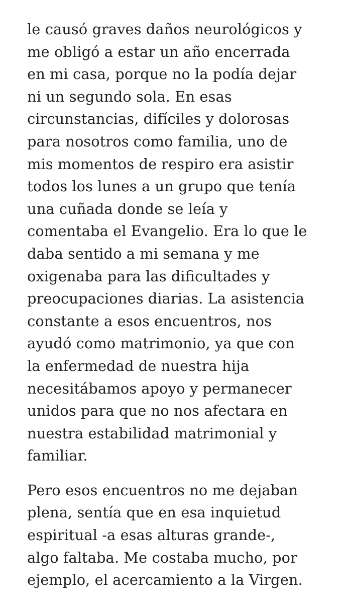le causó graves daños neurológicos y
me obligó a estar un año encerrada
en mi casa, porque no la podía dejar
ni un segundo sola. En esas
circunstancias, difíciles y dolorosas
para nosotros como familia, uno de
mis momentos de respiro era asistir
todos los lunes a un grupo que tenía
una cuñada donde se leía y
comentaba el Evangelio. Era lo que le
daba sentido a mi semana y me
oxigenaba para las dificultades y
preocupaciones diarias. La asistencia
constante a esos encuentros, nos
ayudó como matrimonio, ya que con
la enfermedad de nuestra hija
necesitábamos apoyo y permanecer
unidos para que no nos afectara en
nuestra estabilidad matrimonial y
familiar.
Pero esos encuentros no me dejaban
plena, sentía que en esa inquietud
espiritual -a esas alturas grande-,
algo faltaba. Me costaba mucho, por
ejemplo, el acercamiento a la Virgen.